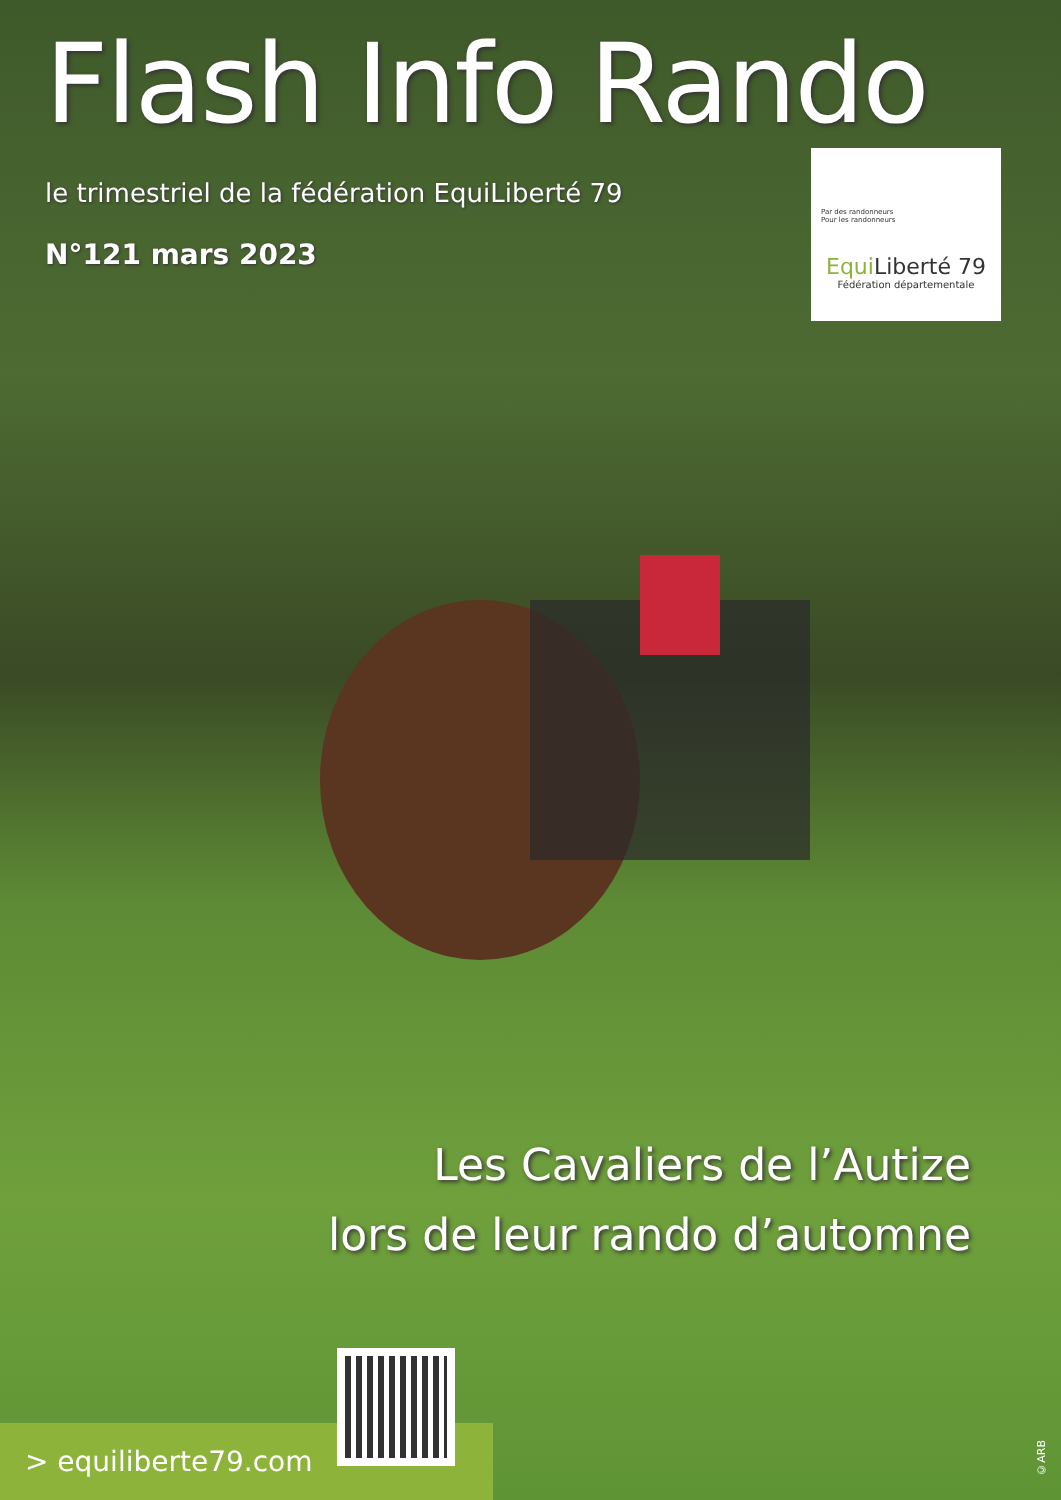Flash Info Rando
le trimestriel de la fédération EquiLiberté 79
N°121 mars 2023
Par des randonneurs
Pour les randonneurs
Equi Liberté 79
Fédération départementale
Les Cavaliers de l’Autize
lors de leur rando d’automne
> equiliberte79.com
©ARB